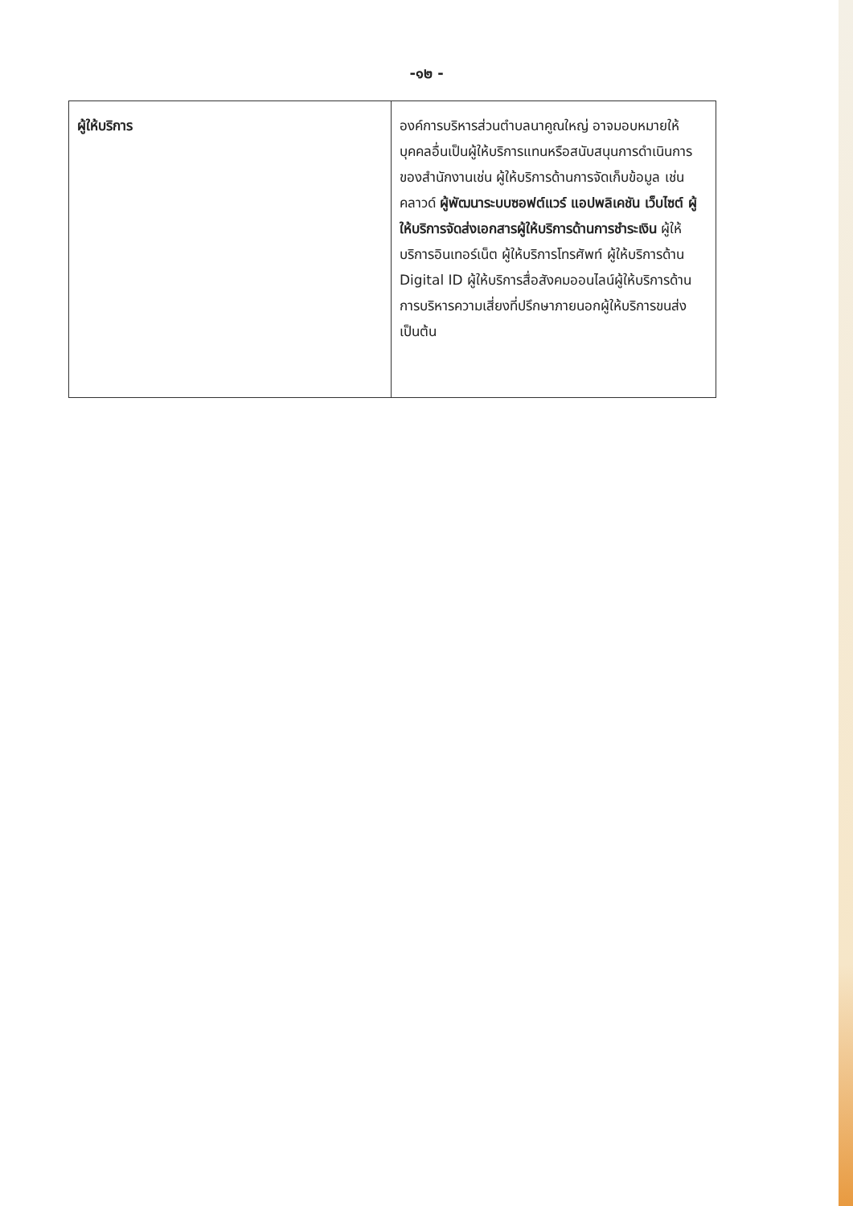-๑๒ -
| ผู้ให้บริการ | องค์การบริหารส่วนตำบลนาคูณใหญ่ อาจมอบหมายให้บุคคลอื่นเป็นผู้ให้บริการแทนหรือสนับสนุนการดำเนินการของสำนักงานเช่น ผู้ให้บริการด้านการจัดเก็บข้อมูล เช่น คลาวด์ ผู้พัฒนาระบบซอฟต์แวร์ แอปพลิเคชัน เว็บไซต์ ผู้ให้บริการจัดส่งเอกสารผู้ให้บริการด้านการชำระเงิน ผู้ให้บริการอินเทอร์เน็ต ผู้ให้บริการโทรศัพท์ ผู้ให้บริการด้าน Digital ID ผู้ให้บริการสื่อสังคมออนไลน์ผู้ให้บริการด้านการบริหารความเสี่ยงที่ปรึกษาภายนอกผู้ให้บริการขนส่ง เป็นต้น |